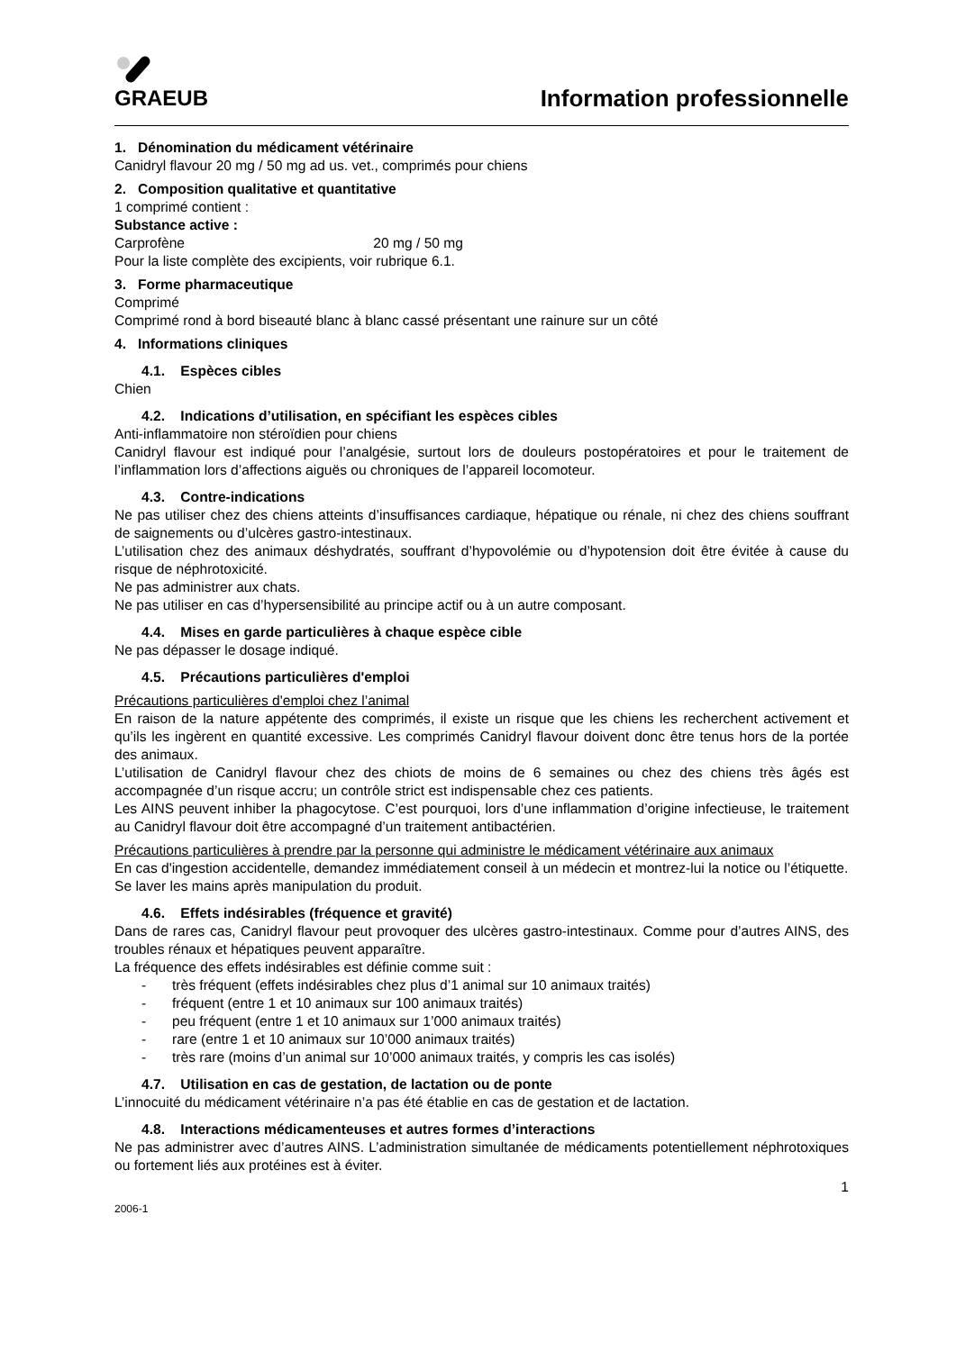GRAEUB
Information professionnelle
1. Dénomination du médicament vétérinaire
Canidryl flavour 20 mg / 50 mg ad us. vet., comprimés pour chiens
2. Composition qualitative et quantitative
1 comprimé contient :
Substance active :
Carprofène 20 mg / 50 mg
Pour la liste complète des excipients, voir rubrique 6.1.
3. Forme pharmaceutique
Comprimé
Comprimé rond à bord biseauté blanc à blanc cassé présentant une rainure sur un côté
4. Informations cliniques
4.1. Espèces cibles
Chien
4.2. Indications d’utilisation, en spécifiant les espèces cibles
Anti-inflammatoire non stéroïdien pour chiens
Canidryl flavour est indiqué pour l’analgésie, surtout lors de douleurs postopératoires et pour le traitement de l’inflammation lors d’affections aiguës ou chroniques de l’appareil locomoteur.
4.3. Contre-indications
Ne pas utiliser chez des chiens atteints d’insuffisances cardiaque, hépatique ou rénale, ni chez des chiens souffrant de saignements ou d’ulcères gastro-intestinaux.
L’utilisation chez des animaux déshydratés, souffrant d’hypovolémie ou d’hypotension doit être évitée à cause du risque de néphrotoxicité.
Ne pas administrer aux chats.
Ne pas utiliser en cas d’hypersensibilité au principe actif ou à un autre composant.
4.4. Mises en garde particulières à chaque espèce cible
Ne pas dépasser le dosage indiqué.
4.5. Précautions particulières d'emploi
Précautions particulières d'emploi chez l’animal
En raison de la nature appétente des comprimés, il existe un risque que les chiens les recherchent activement et qu’ils les ingèrent en quantité excessive. Les comprimés Canidryl flavour doivent donc être tenus hors de la portée des animaux.
L’utilisation de Canidryl flavour chez des chiots de moins de 6 semaines ou chez des chiens très âgés est accompagnée d’un risque accru; un contrôle strict est indispensable chez ces patients.
Les AINS peuvent inhiber la phagocytose. C’est pourquoi, lors d’une inflammation d’origine infectieuse, le traitement au Canidryl flavour doit être accompagné d’un traitement antibactérien.
Précautions particulières à prendre par la personne qui administre le médicament vétérinaire aux animaux
En cas d'ingestion accidentelle, demandez immédiatement conseil à un médecin et montrez-lui la notice ou l’étiquette.
Se laver les mains après manipulation du produit.
4.6. Effets indésirables (fréquence et gravité)
Dans de rares cas, Canidryl flavour peut provoquer des ulcères gastro-intestinaux. Comme pour d’autres AINS, des troubles rénaux et hépatiques peuvent apparaître.
La fréquence des effets indésirables est définie comme suit :
- très fréquent (effets indésirables chez plus d’1 animal sur 10 animaux traités)
- fréquent (entre 1 et 10 animaux sur 100 animaux traités)
- peu fréquent (entre 1 et 10 animaux sur 1’000 animaux traités)
- rare (entre 1 et 10 animaux sur 10’000 animaux traités)
- très rare (moins d’un animal sur 10’000 animaux traités, y compris les cas isolés)
4.7. Utilisation en cas de gestation, de lactation ou de ponte
L’innocuité du médicament vétérinaire n’a pas été établie en cas de gestation et de lactation.
4.8. Interactions médicamenteuses et autres formes d’interactions
Ne pas administrer avec d’autres AINS. L’administration simultanée de médicaments potentiellement néphrotoxiques ou fortement liés aux protéines est à éviter.
1
2006-1